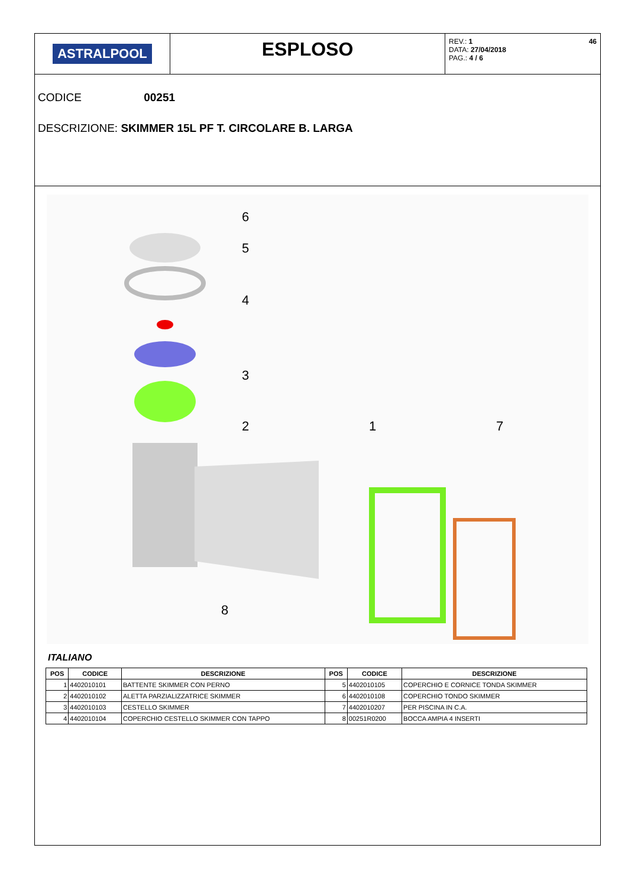ASTRALPOOL
ESPLOSO
REV.: 1
DATA: 27/04/2018
PAG.: 4 / 6
46
CODICE 00251
DESCRIZIONE: SKIMMER 15L PF T. CIRCOLARE B. LARGA
6
5
4
3
2
1
7
8
ITALIANO
| POS | CODICE | DESCRIZIONE | POS | CODICE | DESCRIZIONE |
| --- | --- | --- | --- | --- | --- |
| 1 | 4402010101 | BATTENTE SKIMMER CON PERNO | 5 | 4402010105 | COPERCHIO E CORNICE TONDA SKIMMER |
| 2 | 4402010102 | ALETTA PARZIALIZZATRICE SKIMMER | 6 | 4402010108 | COPERCHIO TONDO SKIMMER |
| 3 | 4402010103 | CESTELLO SKIMMER | 7 | 4402010207 | PER PISCINA IN C.A. |
| 4 | 4402010104 | COPERCHIO CESTELLO SKIMMER CON TAPPO | 8 | 00251R0200 | BOCCA AMPIA 4 INSERTI |